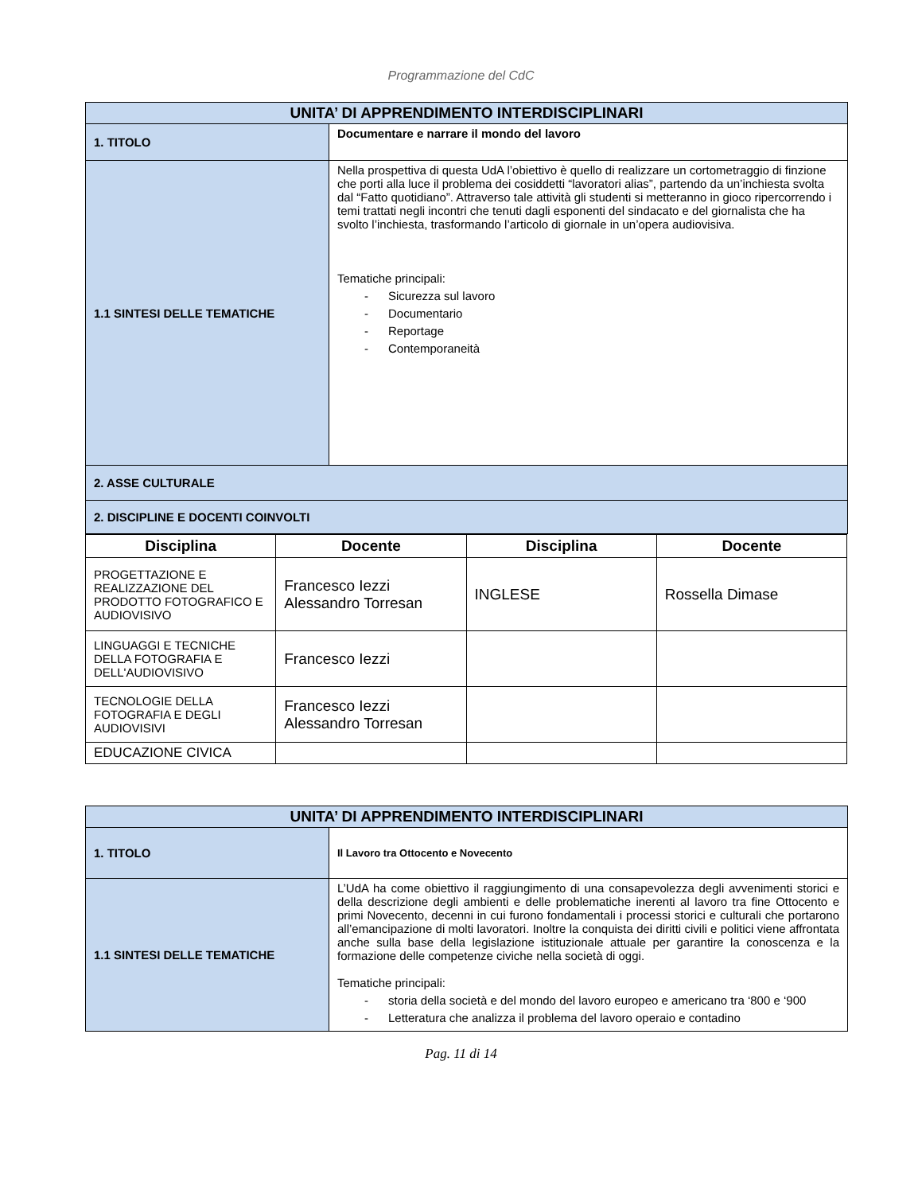Programmazione del CdC
| UNITA’ DI APPRENDIMENTO INTERDISCIPLINARI | |
| 1. TITOLO | Documentare e narrare il mondo del lavoro |
| 1.1 SINTESI DELLE TEMATICHE | Nella prospettiva di questa UdA l’obiettivo è quello di realizzare un cortometraggio di finzione che porti alla luce il problema dei cosiddetti “lavoratori alias”, partendo da un’inchiesta svolta dal “Fatto quotidiano”. Attraverso tale attività gli studenti si metteranno in gioco ripercorrendo i temi trattati negli incontri che tenuti dagli esponenti del sindacato e del giornalista che ha svolto l’inchiesta, trasformando l’articolo di giornale in un’opera audiovisiva. Tematiche principali: - Sicurezza sul lavoro - Documentario - Reportage - Contemporaneità |
| 2. ASSE CULTURALE | |
| 2. DISCIPLINE E DOCENTI COINVOLTI | |
| Disciplina | Docente | Disciplina | Docente |
| --- | --- | --- | --- |
| PROGETTAZIONE E REALIZZAZIONE DEL PRODOTTO FOTOGRAFICO E AUDIOVISIVO | Francesco Iezzi Alessandro Torresan | INGLESE | Rossella Dimase |
| LINGUAGGI E TECNICHE DELLA FOTOGRAFIA E DELL'AUDIOVISIVO | Francesco Iezzi | | |
| TECNOLOGIE DELLA FOTOGRAFIA E DEGLI AUDIOVISIVI | Francesco Iezzi Alessandro Torresan | | |
| EDUCAZIONE CIVICA | | | |
| UNITA’ DI APPRENDIMENTO INTERDISCIPLINARI | |
| 1. TITOLO | Il Lavoro tra Ottocento e Novecento |
| 1.1 SINTESI DELLE TEMATICHE | L’UdA ha come obiettivo il raggiungimento di una consapevolezza degli avvenimenti storici e della descrizione degli ambienti e delle problematiche inerenti al lavoro tra fine Ottocento e primi Novecento, decenni in cui furono fondamentali i processi storici e culturali che portarono all’emancipazione di molti lavoratori. Inoltre la conquista dei diritti civili e politici viene affrontata anche sulla base della legislazione istituzionale attuale per garantire la conoscenza e la formazione delle competenze civiche nella società di oggi. Tematiche principali: - storia della società e del mondo del lavoro europeo e americano tra ‘800 e ‘900 - Letteratura che analizza il problema del lavoro operaio e contadino |
Pag. 11 di 14